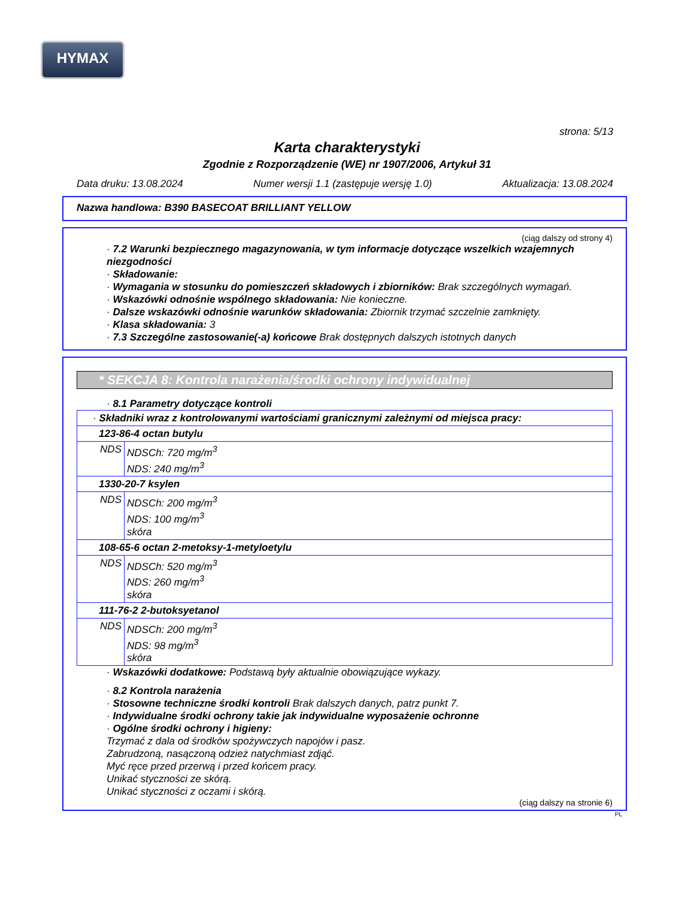HYMAX
strona: 5/13
Karta charakterystyki
Zgodnie z Rozporządzenie (WE) nr 1907/2006, Artykuł 31
Data druku: 13.08.2024 Numer wersji 1.1 (zastępuje wersję 1.0) Aktualizacja: 13.08.2024
Nazwa handlowa: B390 BASECOAT BRILLIANT YELLOW
(ciąg dalszy od strony 4)
· 7.2 Warunki bezpiecznego magazynowania, w tym informacje dotyczące wszelkich wzajemnych niezgodności
· Składowanie:
· Wymagania w stosunku do pomieszczeń składowych i zbiorników: Brak szczególnych wymagań.
· Wskazówki odnośnie wspólnego składowania: Nie konieczne.
· Dalsze wskazówki odnośnie warunków składowania: Zbiornik trzymać szczelnie zamknięty.
· Klasa składowania: 3
· 7.3 Szczególne zastosowanie(-a) końcowe Brak dostępnych dalszych istotnych danych
* SEKCJA 8: Kontrola narażenia/środki ochrony indywidualnej
· 8.1 Parametry dotyczące kontroli
| · Składniki wraz z kontrolowanymi wartościami granicznymi zależnymi od miejsca pracy: | |
| 123-86-4 octan butylu | |
| NDS | NDSCh: 720 mg/m<sup>3</sup> NDS: 240 mg/m<sup>3</sup> |
| 1330-20-7 ksylen | |
| NDS | NDSCh: 200 mg/m<sup>3</sup> NDS: 100 mg/m<sup>3</sup> skóra |
| 108-65-6 octan 2-metoksy-1-metyloetylu | |
| NDS | NDSCh: 520 mg/m<sup>3</sup> NDS: 260 mg/m<sup>3</sup> skóra |
| 111-76-2 2-butoksyetanol | |
| NDS | NDSCh: 200 mg/m<sup>3</sup> NDS: 98 mg/m<sup>3</sup> skóra |
· Wskazówki dodatkowe: Podstawą były aktualnie obowiązujące wykazy.
· 8.2 Kontrola narażenia
· Stosowne techniczne środki kontroli Brak dalszych danych, patrz punkt 7.
· Indywidualne środki ochrony takie jak indywidualne wyposażenie ochronne
· Ogólne środki ochrony i higieny:
Trzymać z dala od środków spożywczych napojów i pasz.
Zabrudzoną, nasączoną odzież natychmiast zdjąć.
Myć ręce przed przerwą i przed końcem pracy.
Unikać styczności ze skórą.
Unikać styczności z oczami i skórą.
(ciąg dalszy na stronie 6)
PL